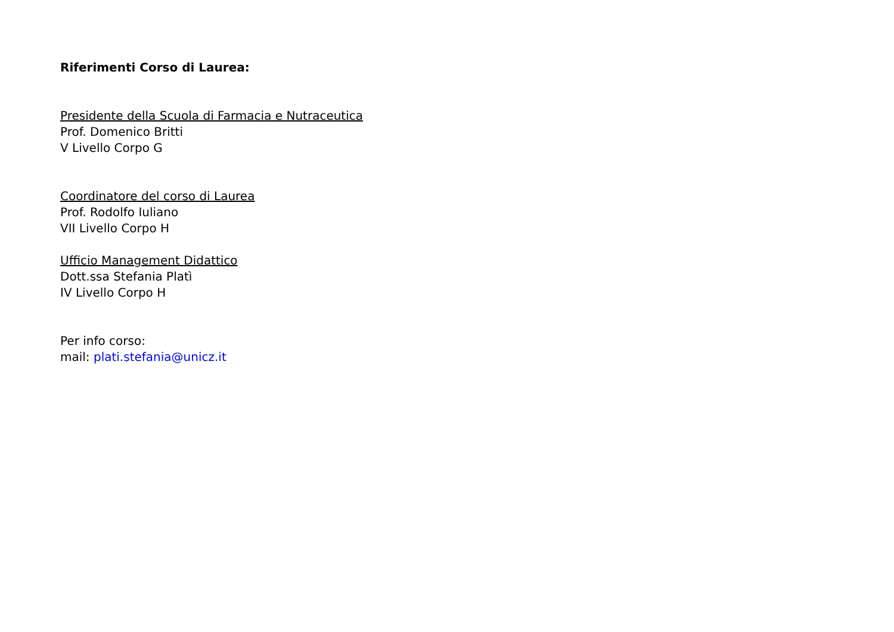Riferimenti Corso di Laurea:
Presidente della Scuola di Farmacia e Nutraceutica
Prof. Domenico Britti
V Livello Corpo G
Coordinatore del corso di Laurea
Prof. Rodolfo Iuliano
VII Livello Corpo H
Ufficio Management Didattico
Dott.ssa Stefania Platì
IV Livello Corpo H
Per info corso:
mail: plati.stefania@unicz.it